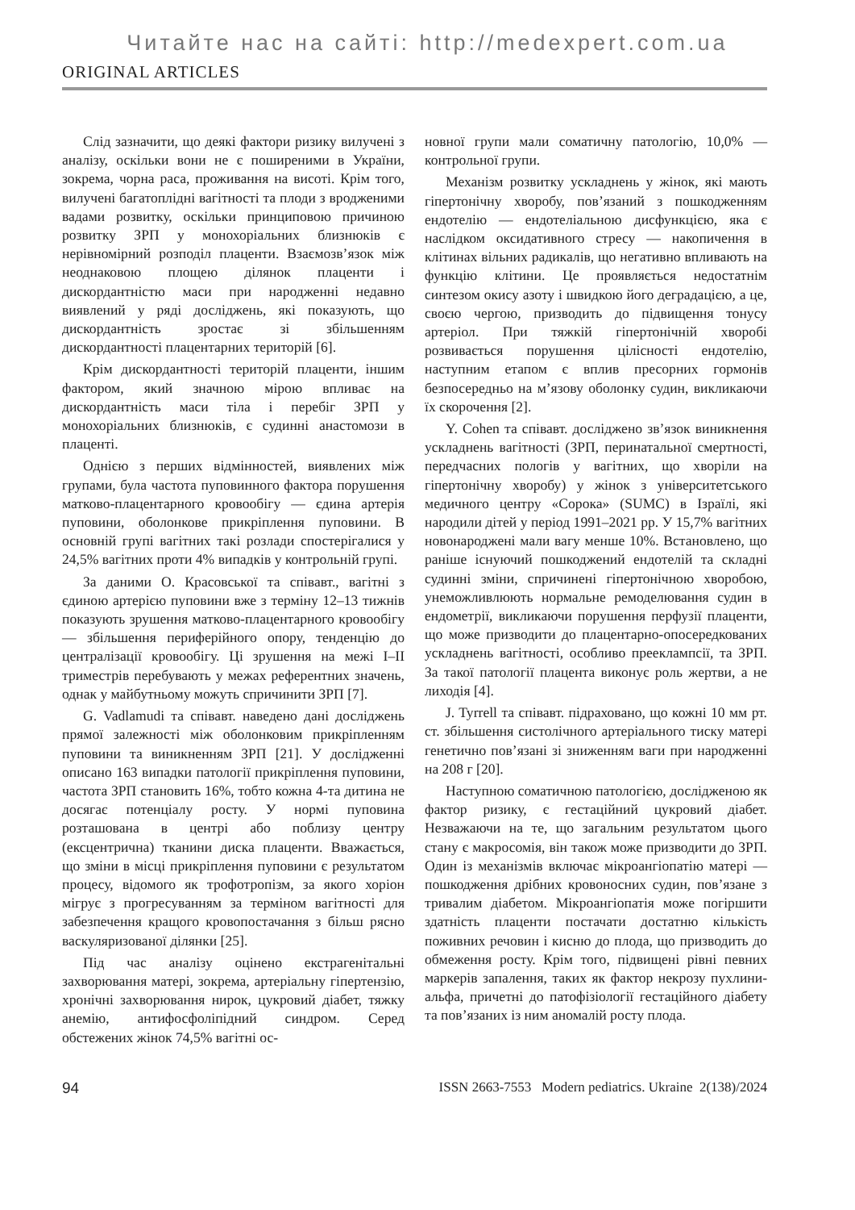Читайте нас на сайті: http://medexpert.com.ua
ORIGINAL ARTICLES
Слід зазначити, що деякі фактори ризику вилучені з аналізу, оскільки вони не є поширеними в України, зокрема, чорна раса, проживання на висоті. Крім того, вилучені багатоплідні вагітності та плоди з вродженими вадами розвитку, оскільки принциповою причиною розвитку ЗРП у монохоріальних близнюків є нерівномірний розподіл плаценти. Взаємозв’язок між неоднаковою площею ділянок плаценти і дискордантністю маси при народженні недавно виявлений у ряді досліджень, які показують, що дискордантність зростає зі збільшенням дискордантності плацентарних територій [6].
Крім дискордантності територій плаценти, іншим фактором, який значною мірою впливає на дискордантність маси тіла і перебіг ЗРП у монохоріальних близнюків, є судинні анастомози в плаценті.
Однією з перших відмінностей, виявлених між групами, була частота пуповинного фактора порушення матково-плацентарного кровообігу — єдина артерія пуповини, оболонкове прикріплення пуповини. В основній групі вагітних такі розлади спостерігалися у 24,5% вагітних проти 4% випадків у контрольній групі.
За даними О. Красовської та співавт., вагітні з єдиною артерією пуповини вже з терміну 12–13 тижнів показують зрушення матково-плацентарного кровообігу — збільшення периферійного опору, тенденцію до централізації кровообігу. Ці зрушення на межі I–II триместрів перебувають у межах референтних значень, однак у майбутньому можуть спричинити ЗРП [7].
G. Vadlamudi та співавт. наведено дані досліджень прямої залежності між оболонковим прикріпленням пуповини та виникненням ЗРП [21]. У дослідженні описано 163 випадки патології прикріплення пуповини, частота ЗРП становить 16%, тобто кожна 4-та дитина не досягає потенціалу росту. У нормі пуповина розташована в центрі або поблизу центру (ексцентрична) тканини диска плаценти. Вважається, що зміни в місці прикріплення пуповини є результатом процесу, відомого як трофотропізм, за якого хоріон мігрує з прогресуванням за терміном вагітності для забезпечення кращого кровопостачання з більш рясно васкуляризованої ділянки [25].
Під час аналізу оцінено екстрагенітальні захворювання матері, зокрема, артеріальну гіпертензію, хронічні захворювання нирок, цукровий діабет, тяжку анемію, антифосфоліпідний синдром. Серед обстежених жінок 74,5% вагітні ос-
новної групи мали соматичну патологію, 10,0% — контрольної групи.
Механізм розвитку ускладнень у жінок, які мають гіпертонічну хворобу, пов’язаний з пошкодженням ендотелію — ендотеліальною дисфункцією, яка є наслідком оксидативного стресу — накопичення в клітинах вільних радикалів, що негативно впливають на функцію клітини. Це проявляється недостатнім синтезом окису азоту і швидкою його деградацією, а це, своєю чергою, призводить до підвищення тонусу артеріол. При тяжкій гіпертонічній хворобі розвивається порушення цілісності ендотелію, наступним етапом є вплив пресорних гормонів безпосередньо на м’язову оболонку судин, викликаючи їх скорочення [2].
Y. Cohen та співавт. досліджено зв’язок виникнення ускладнень вагітності (ЗРП, перинатальної смертності, передчасних пологів у вагітних, що хворіли на гіпертонічну хворобу) у жінок з університетського медичного центру «Сорока» (SUMC) в Ізраїлі, які народили дітей у період 1991–2021 рр. У 15,7% вагітних новонароджені мали вагу менше 10%. Встановлено, що раніше існуючий пошкоджений ендотелій та складні судинні зміни, спричинені гіпертонічною хворобою, унеможливлюють нормальне ремоделювання судин в ендометрії, викликаючи порушення перфузії плаценти, що може призводити до плацентарно-опосередкованих ускладнень вагітності, особливо прееклампсії, та ЗРП. За такої патології плацента виконує роль жертви, а не лиходія [4].
J. Tyrrell та співавт. підраховано, що кожні 10 мм рт. ст. збільшення систолічного артеріального тиску матері генетично пов’язані зі зниженням ваги при народженні на 208 г [20].
Наступною соматичною патологією, дослідженою як фактор ризику, є гестаційний цукровий діабет. Незважаючи на те, що загальним результатом цього стану є макросомія, він також може призводити до ЗРП. Один із механізмів включає мікроангіопатію матері — пошкодження дрібних кровоносних судин, пов’язане з тривалим діабетом. Мікроангіопатія може погіршити здатність плаценти постачати достатню кількість поживних речовин і кисню до плода, що призводить до обмеження росту. Крім того, підвищені рівні певних маркерів запалення, таких як фактор некрозу пухлини-альфа, причетні до патофізіології гестаційного діабету та пов’язаних із ним аномалій росту плода.
94 ISSN 2663-7553 Modern pediatrics. Ukraine 2(138)/2024